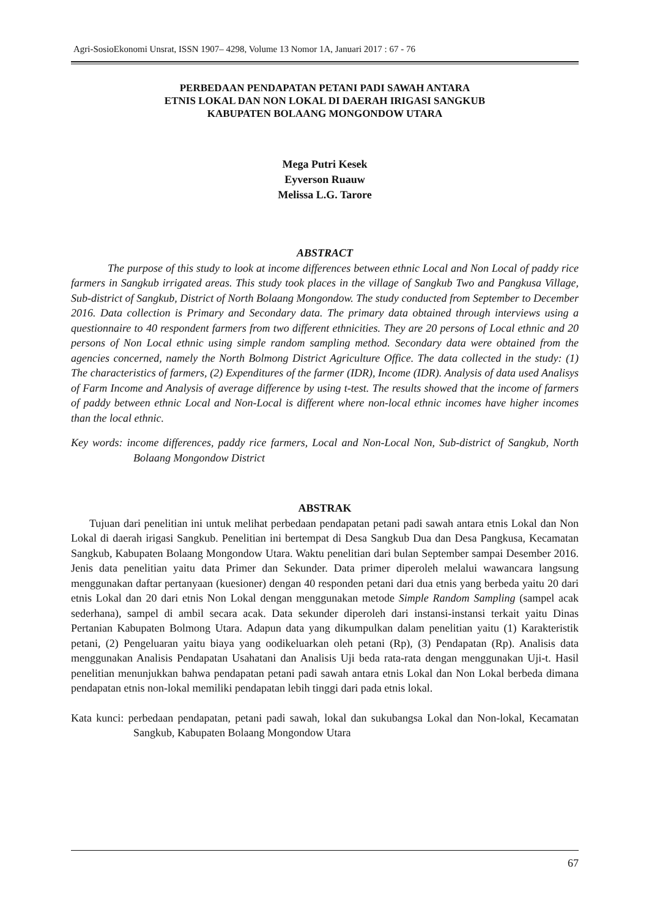Agri-SosioEkonomi Unsrat, ISSN 1907– 4298, Volume 13 Nomor 1A, Januari 2017 : 67 - 76
PERBEDAAN PENDAPATAN PETANI PADI SAWAH ANTARA
ETNIS LOKAL DAN NON LOKAL DI DAERAH IRIGASI SANGKUB
KABUPATEN BOLAANG MONGONDOW UTARA
Mega Putri Kesek
Eyverson Ruauw
Melissa L.G. Tarore
ABSTRACT
The purpose of this study to look at income differences between ethnic Local and Non Local of paddy rice farmers in Sangkub irrigated areas. This study took places in the village of Sangkub Two and Pangkusa Village, Sub-district of Sangkub, District of North Bolaang Mongondow. The study conducted from September to December 2016. Data collection is Primary and Secondary data. The primary data obtained through interviews using a questionnaire to 40 respondent farmers from two different ethnicities. They are 20 persons of Local ethnic and 20 persons of Non Local ethnic using simple random sampling method. Secondary data were obtained from the agencies concerned, namely the North Bolmong District Agriculture Office. The data collected in the study: (1) The characteristics of farmers, (2) Expenditures of the farmer (IDR), Income (IDR). Analysis of data used Analisys of Farm Income and Analysis of average difference by using t-test. The results showed that the income of farmers of paddy between ethnic Local and Non-Local is different where non-local ethnic incomes have higher incomes than the local ethnic.
Key words: income differences, paddy rice farmers, Local and Non-Local Non, Sub-district of Sangkub, North Bolaang Mongondow District
ABSTRAK
Tujuan dari penelitian ini untuk melihat perbedaan pendapatan petani padi sawah antara etnis Lokal dan Non Lokal di daerah irigasi Sangkub. Penelitian ini bertempat di Desa Sangkub Dua dan Desa Pangkusa, Kecamatan Sangkub, Kabupaten Bolaang Mongondow Utara. Waktu penelitian dari bulan September sampai Desember 2016. Jenis data penelitian yaitu data Primer dan Sekunder. Data primer diperoleh melalui wawancara langsung menggunakan daftar pertanyaan (kuesioner) dengan 40 responden petani dari dua etnis yang berbeda yaitu 20 dari etnis Lokal dan 20 dari etnis Non Lokal dengan menggunakan metode Simple Random Sampling (sampel acak sederhana), sampel di ambil secara acak. Data sekunder diperoleh dari instansi-instansi terkait yaitu Dinas Pertanian Kabupaten Bolmong Utara. Adapun data yang dikumpulkan dalam penelitian yaitu (1) Karakteristik petani, (2) Pengeluaran yaitu biaya yang oodikeluarkan oleh petani (Rp), (3) Pendapatan (Rp). Analisis data menggunakan Analisis Pendapatan Usahatani dan Analisis Uji beda rata-rata dengan menggunakan Uji-t. Hasil penelitian menunjukkan bahwa pendapatan petani padi sawah antara etnis Lokal dan Non Lokal berbeda dimana pendapatan etnis non-lokal memiliki pendapatan lebih tinggi dari pada etnis lokal.
Kata kunci: perbedaan pendapatan, petani padi sawah, lokal dan sukubangsa Lokal dan Non-lokal, Kecamatan Sangkub, Kabupaten Bolaang Mongondow Utara
67